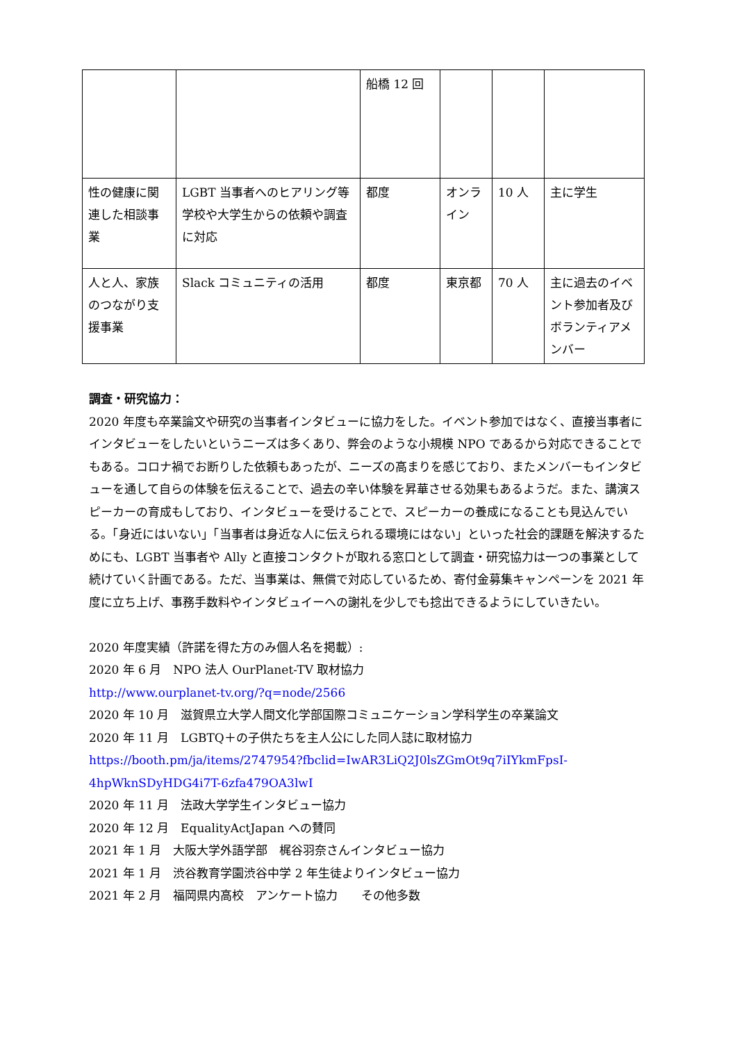| | | 船橋 12 回 | | | |
| 性の健康に関連した相談事業 | LGBT 当事者へのヒアリング等学校や大学生からの依頼や調査に対応 | 都度 | オンライン | 10 人 | 主に学生 |
| 人と人、家族のつながり支援事業 | Slack コミュニティの活用 | 都度 | 東京都 | 70 人 | 主に過去のイベント参加者及びボランティアメンバー |
調査・研究協力：
2020 年度も卒業論文や研究の当事者インタビューに協力をした。イベント参加ではなく、直接当事者にインタビューをしたいというニーズは多くあり、弊会のような小規模 NPO であるから対応できることでもある。コロナ禍でお断りした依頼もあったが、ニーズの高まりを感じており、またメンバーもインタビューを通して自らの体験を伝えることで、過去の辛い体験を昇華させる効果もあるようだ。また、講演スピーカーの育成もしており、インタビューを受けることで、スピーカーの養成になることも見込んでいる。「身近にはいない」「当事者は身近な人に伝えられる環境にはない」といった社会的課題を解決するためにも、LGBT 当事者や Ally と直接コンタクトが取れる窓口として調査・研究協力は一つの事業として続けていく計画である。ただ、当事業は、無償で対応しているため、寄付金募集キャンペーンを 2021 年度に立ち上げ、事務手数料やインタビュイーへの謝礼を少しでも捻出できるようにしていきたい。
2020 年度実績（許諾を得た方のみ個人名を掲載）:
2020 年 6 月　NPO 法人 OurPlanet-TV 取材協力
http://www.ourplanet-tv.org/?q=node/2566
2020 年 10 月　滋賀県立大学人間文化学部国際コミュニケーション学科学生の卒業論文
2020 年 11 月　LGBTQ＋の子供たちを主人公にした同人誌に取材協力
https://booth.pm/ja/items/2747954?fbclid=IwAR3LiQ2J0lsZGmOt9q7iIYkmFpsI-4hpWknSDyHDG4i7T-6zfa479OA3lwI
2020 年 11 月　法政大学学生インタビュー協力
2020 年 12 月　EqualityActJapan への賛同
2021 年 1 月　大阪大学外語学部　梶谷羽奈さんインタビュー協力
2021 年 1 月　渋谷教育学園渋谷中学 2 年生徒よりインタビュー協力
2021 年 2 月　福岡県内高校　アンケート協力　　その他多数